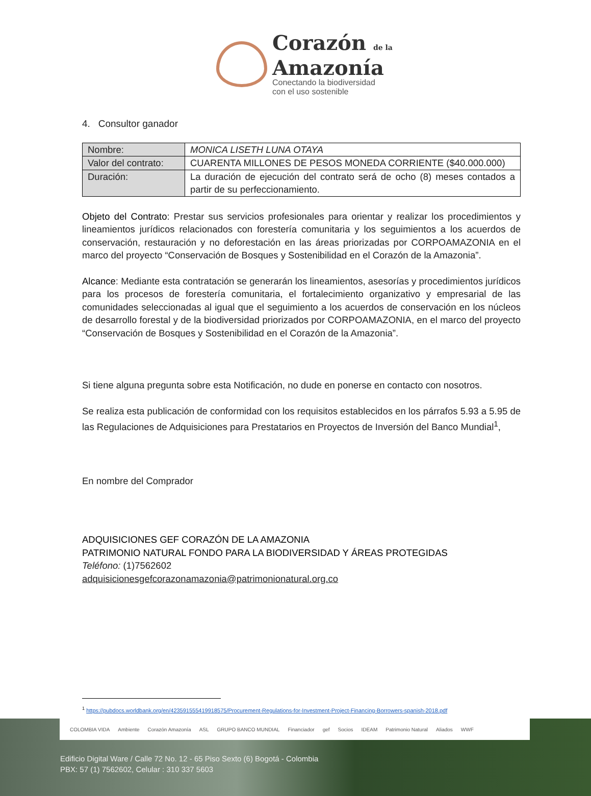Corazón de la
Amazonía
Conectando la biodiversidad
con el uso sostenible
4. Consultor ganador
| Nombre: | MONICA LISETH LUNA OTAYA |
| Valor del contrato: | CUARENTA MILLONES DE PESOS MONEDA CORRIENTE ($40.000.000) |
| Duración: | La duración de ejecución del contrato será de ocho (8) meses contados a partir de su perfeccionamiento. |
Objeto del Contrato: Prestar sus servicios profesionales para orientar y realizar los procedimientos y lineamientos jurídicos relacionados con forestería comunitaria y los seguimientos a los acuerdos de conservación, restauración y no deforestación en las áreas priorizadas por CORPOAMAZONIA en el marco del proyecto “Conservación de Bosques y Sostenibilidad en el Corazón de la Amazonia”.
Alcance: Mediante esta contratación se generarán los lineamientos, asesorías y procedimientos jurídicos para los procesos de forestería comunitaria, el fortalecimiento organizativo y empresarial de las comunidades seleccionadas al igual que el seguimiento a los acuerdos de conservación en los núcleos de desarrollo forestal y de la biodiversidad priorizados por CORPOAMAZONIA, en el marco del proyecto “Conservación de Bosques y Sostenibilidad en el Corazón de la Amazonia”.
Si tiene alguna pregunta sobre esta Notificación, no dude en ponerse en contacto con nosotros.
Se realiza esta publicación de conformidad con los requisitos establecidos en los párrafos 5.93 a 5.95 de las Regulaciones de Adquisiciones para Prestatarios en Proyectos de Inversión del Banco Mundial<sup>1</sup>,
En nombre del Comprador
ADQUISICIONES GEF CORAZÓN DE LA AMAZONIA
PATRIMONIO NATURAL FONDO PARA LA BIODIVERSIDAD Y ÁREAS PROTEGIDAS
Teléfono: (1)7562602
adquisicionesgefcorazonamazonia@patrimonionatural.org.co
<sup>1</sup> https://pubdocs.worldbank.org/en/423591555419918575/Procurement-Regulations-for-Investment-Project-Financing-Borrowers-spanish-2018.pdf
COLOMBIA VIDA Ambiente Corazón Amazonía ASL GRUPO BANCO MUNDIAL Financiador gef Socios IDEAM Patrimonio Natural Aliados WWF
Edificio Digital Ware / Calle 72 No. 12 - 65 Piso Sexto (6) Bogotá - Colombia
PBX: 57 (1) 7562602, Celular : 310 337 5603